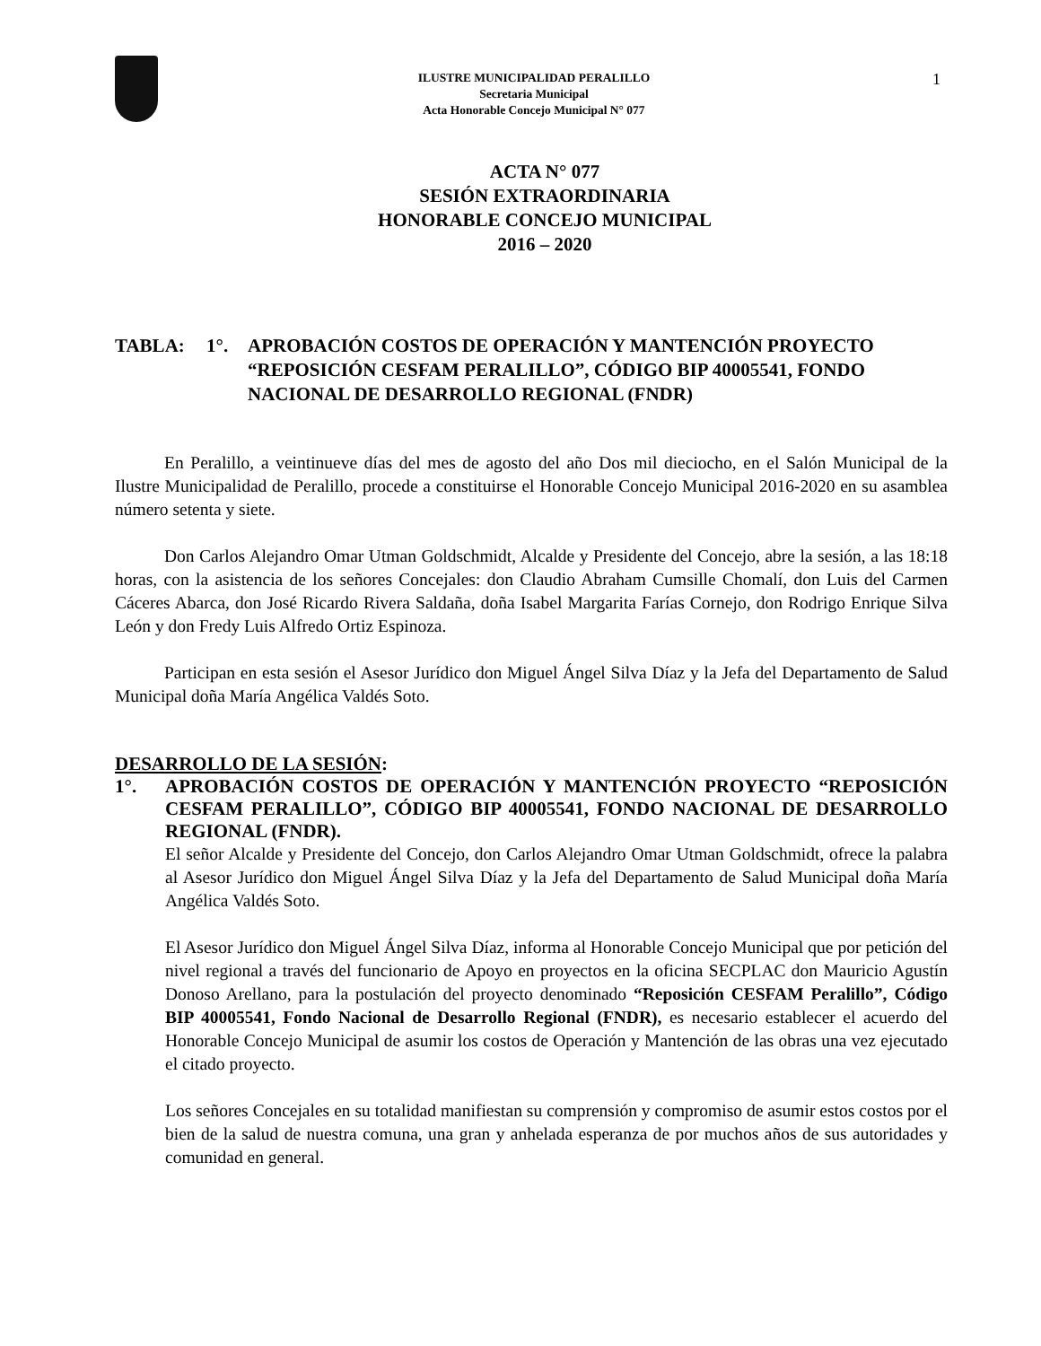1
ILUSTRE MUNICIPALIDAD PERALILLO
Secretaria Municipal
Acta Honorable Concejo Municipal N° 077
ACTA N° 077
SESIÓN EXTRAORDINARIA
HONORABLE CONCEJO MUNICIPAL
2016 – 2020
TABLA: 1°. APROBACIÓN COSTOS DE OPERACIÓN Y MANTENCIÓN PROYECTO “REPOSICIÓN CESFAM PERALILLO”, CÓDIGO BIP 40005541, FONDO NACIONAL DE DESARROLLO REGIONAL (FNDR)
En Peralillo, a veintinueve días del mes de agosto del año Dos mil dieciocho, en el Salón Municipal de la Ilustre Municipalidad de Peralillo, procede a constituirse el Honorable Concejo Municipal 2016-2020 en su asamblea número setenta y siete.
Don Carlos Alejandro Omar Utman Goldschmidt, Alcalde y Presidente del Concejo, abre la sesión, a las 18:18 horas, con la asistencia de los señores Concejales: don Claudio Abraham Cumsille Chomalí, don Luis del Carmen Cáceres Abarca, don José Ricardo Rivera Saldaña, doña Isabel Margarita Farías Cornejo, don Rodrigo Enrique Silva León y don Fredy Luis Alfredo Ortiz Espinoza.
Participan en esta sesión el Asesor Jurídico don Miguel Ángel Silva Díaz y la Jefa del Departamento de Salud Municipal doña María Angélica Valdés Soto.
DESARROLLO DE LA SESIÓN:
1°. APROBACIÓN COSTOS DE OPERACIÓN Y MANTENCIÓN PROYECTO “REPOSICIÓN CESFAM PERALILLO”, CÓDIGO BIP 40005541, FONDO NACIONAL DE DESARROLLO REGIONAL (FNDR).
El señor Alcalde y Presidente del Concejo, don Carlos Alejandro Omar Utman Goldschmidt, ofrece la palabra al Asesor Jurídico don Miguel Ángel Silva Díaz y la Jefa del Departamento de Salud Municipal doña María Angélica Valdés Soto.
El Asesor Jurídico don Miguel Ángel Silva Díaz, informa al Honorable Concejo Municipal que por petición del nivel regional a través del funcionario de Apoyo en proyectos en la oficina SECPLAC don Mauricio Agustín Donoso Arellano, para la postulación del proyecto denominado “Reposición CESFAM Peralillo”, Código BIP 40005541, Fondo Nacional de Desarrollo Regional (FNDR), es necesario establecer el acuerdo del Honorable Concejo Municipal de asumir los costos de Operación y Mantención de las obras una vez ejecutado el citado proyecto.
Los señores Concejales en su totalidad manifiestan su comprensión y compromiso de asumir estos costos por el bien de la salud de nuestra comuna, una gran y anhelada esperanza de por muchos años de sus autoridades y comunidad en general.